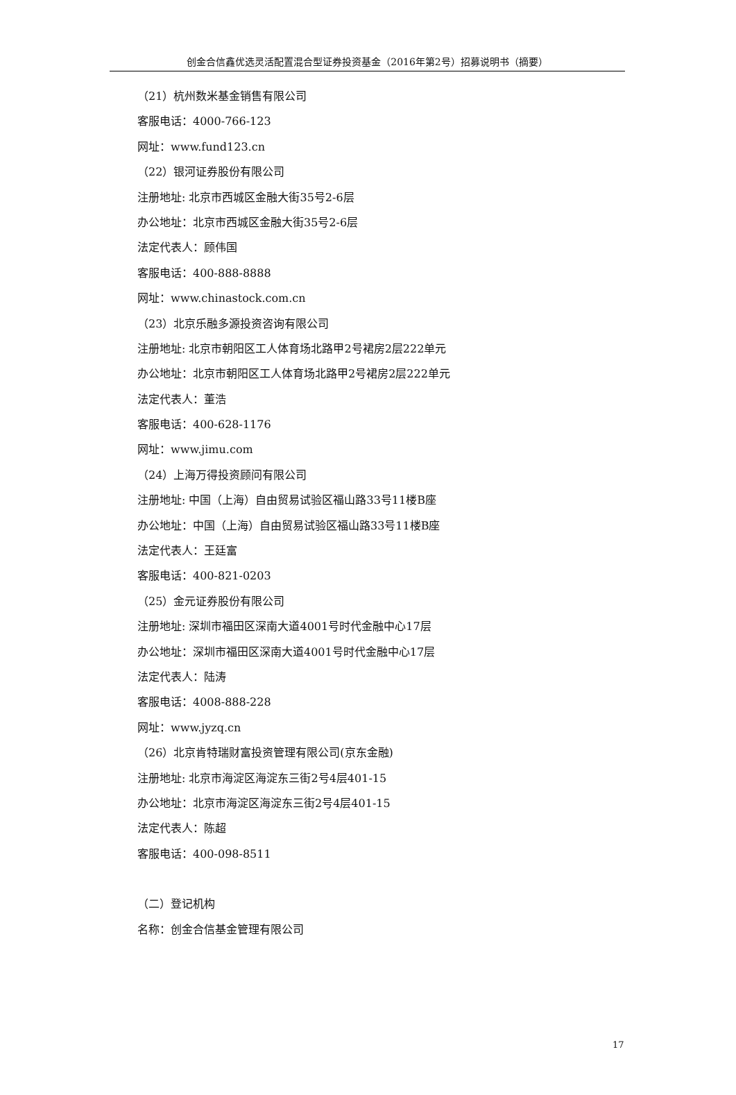创金合信鑫优选灵活配置混合型证券投资基金（2016年第2号）招募说明书（摘要）
（21）杭州数米基金销售有限公司
客服电话：4000-766-123
网址：www.fund123.cn
（22）银河证券股份有限公司
注册地址: 北京市西城区金融大街35号2-6层
办公地址：北京市西城区金融大街35号2-6层
法定代表人：顾伟国
客服电话：400-888-8888
网址：www.chinastock.com.cn
（23）北京乐融多源投资咨询有限公司
注册地址: 北京市朝阳区工人体育场北路甲2号裙房2层222单元
办公地址：北京市朝阳区工人体育场北路甲2号裙房2层222单元
法定代表人：董浩
客服电话：400-628-1176
网址：www.jimu.com
（24）上海万得投资顾问有限公司
注册地址: 中国（上海）自由贸易试验区福山路33号11楼B座
办公地址：中国（上海）自由贸易试验区福山路33号11楼B座
法定代表人：王廷富
客服电话：400-821-0203
（25）金元证券股份有限公司
注册地址: 深圳市福田区深南大道4001号时代金融中心17层
办公地址：深圳市福田区深南大道4001号时代金融中心17层
法定代表人：陆涛
客服电话：4008-888-228
网址：www.jyzq.cn
（26）北京肯特瑞财富投资管理有限公司(京东金融)
注册地址: 北京市海淀区海淀东三街2号4层401-15
办公地址：北京市海淀区海淀东三街2号4层401-15
法定代表人：陈超
客服电话：400-098-8511
（二）登记机构
名称：创金合信基金管理有限公司
17